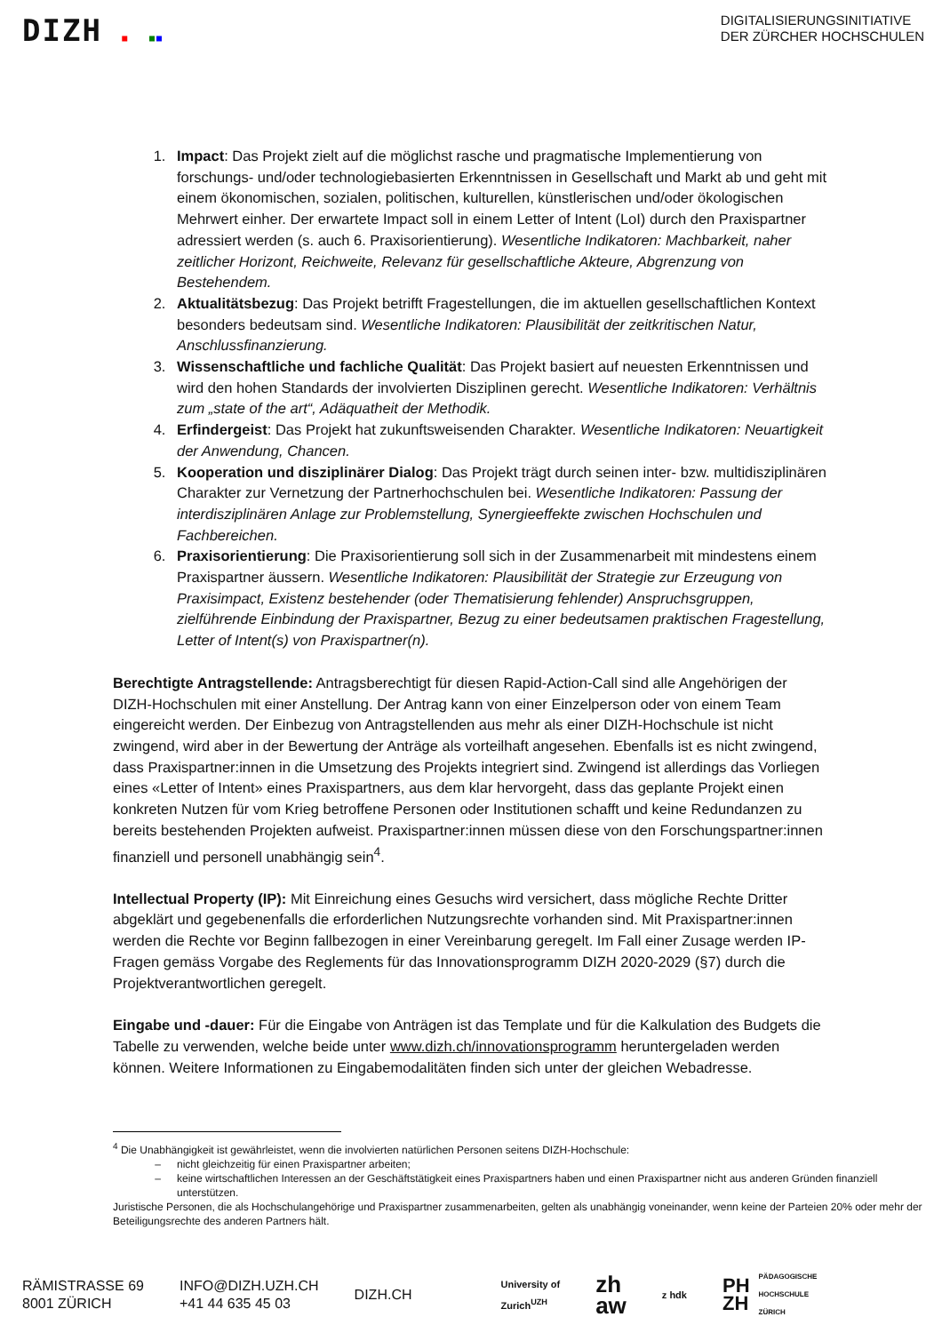DIZH ■ ■■
DIGITALISIERUNGSINITIATIVE
DER ZÜRCHER HOCHSCHULEN
1. Impact: Das Projekt zielt auf die möglichst rasche und pragmatische Implementierung von forschungs- und/oder technologiebasierten Erkenntnissen in Gesellschaft und Markt ab und geht mit einem ökonomischen, sozialen, politischen, kulturellen, künstlerischen und/oder ökologischen Mehrwert einher. Der erwartete Impact soll in einem Letter of Intent (LoI) durch den Praxispartner adressiert werden (s. auch 6. Praxisorientierung). Wesentliche Indikatoren: Machbarkeit, naher zeitlicher Horizont, Reichweite, Relevanz für gesellschaftliche Akteure, Abgrenzung von Bestehendem.
2. Aktualitätsbezug: Das Projekt betrifft Fragestellungen, die im aktuellen gesellschaftlichen Kontext besonders bedeutsam sind. Wesentliche Indikatoren: Plausibilität der zeitkritischen Natur, Anschlussfinanzierung.
3. Wissenschaftliche und fachliche Qualität: Das Projekt basiert auf neuesten Erkenntnissen und wird den hohen Standards der involvierten Disziplinen gerecht. Wesentliche Indikatoren: Verhältnis zum „state of the art“, Adäquatheit der Methodik.
4. Erfindergeist: Das Projekt hat zukunftsweisenden Charakter. Wesentliche Indikatoren: Neuartigkeit der Anwendung, Chancen.
5. Kooperation und disziplinärer Dialog: Das Projekt trägt durch seinen inter- bzw. multidisziplinären Charakter zur Vernetzung der Partnerhochschulen bei. Wesentliche Indikatoren: Passung der interdisziplinären Anlage zur Problemstellung, Synergieeffekte zwischen Hochschulen und Fachbereichen.
6. Praxisorientierung: Die Praxisorientierung soll sich in der Zusammenarbeit mit mindestens einem Praxispartner äussern. Wesentliche Indikatoren: Plausibilität der Strategie zur Erzeugung von Praxisimpact, Existenz bestehender (oder Thematisierung fehlender) Anspruchsgruppen, zielführende Einbindung der Praxispartner, Bezug zu einer bedeutsamen praktischen Fragestellung, Letter of Intent(s) von Praxispartner(n).
Berechtigte Antragstellende: Antragsberechtigt für diesen Rapid-Action-Call sind alle Angehörigen der DIZH-Hochschulen mit einer Anstellung. Der Antrag kann von einer Einzelperson oder von einem Team eingereicht werden. Der Einbezug von Antragstellenden aus mehr als einer DIZH-Hochschule ist nicht zwingend, wird aber in der Bewertung der Anträge als vorteilhaft angesehen. Ebenfalls ist es nicht zwingend, dass Praxispartner:innen in die Umsetzung des Projekts integriert sind. Zwingend ist allerdings das Vorliegen eines «Letter of Intent» eines Praxispartners, aus dem klar hervorgeht, dass das geplante Projekt einen konkreten Nutzen für vom Krieg betroffene Personen oder Institutionen schafft und keine Redundanzen zu bereits bestehenden Projekten aufweist. Praxispartner:innen müssen diese von den Forschungspartner:innen finanziell und personell unabhängig sein<sup>4</sup>.
Intellectual Property (IP): Mit Einreichung eines Gesuchs wird versichert, dass mögliche Rechte Dritter abgeklärt und gegebenenfalls die erforderlichen Nutzungsrechte vorhanden sind. Mit Praxispartner:innen werden die Rechte vor Beginn fallbezogen in einer Vereinbarung geregelt. Im Fall einer Zusage werden IP-Fragen gemäss Vorgabe des Reglements für das Innovationsprogramm DIZH 2020-2029 (§7) durch die Projektverantwortlichen geregelt.
Eingabe und -dauer: Für die Eingabe von Anträgen ist das Template und für die Kalkulation des Budgets die Tabelle zu verwenden, welche beide unter www.dizh.ch/innovationsprogramm heruntergeladen werden können. Weitere Informationen zu Eingabemodalitäten finden sich unter der gleichen Webadresse.
<sup>4</sup> Die Unabhängigkeit ist gewährleistet, wenn die involvierten natürlichen Personen seitens DIZH-Hochschule:
nicht gleichzeitig für einen Praxispartner arbeiten;
keine wirtschaftlichen Interessen an der Geschäftstätigkeit eines Praxispartners haben und einen Praxispartner nicht aus anderen Gründen finanziell unterstützen.
Juristische Personen, die als Hochschulangehörige und Praxispartner zusammenarbeiten, gelten als unabhängig voneinander, wenn keine der Parteien 20% oder mehr der Beteiligungsrechte des anderen Partners hält.
RÄMISTRASSE 69
8001 ZÜRICH
INFO@DIZH.UZH.CH
+41 44 635 45 03
DIZH.CH
University of
Zurich<sup>UZH</sup>
zh
aw
z hdk
PH
ZH
PÄDAGOGISCHE
HOCHSCHULE
ZÜRICH